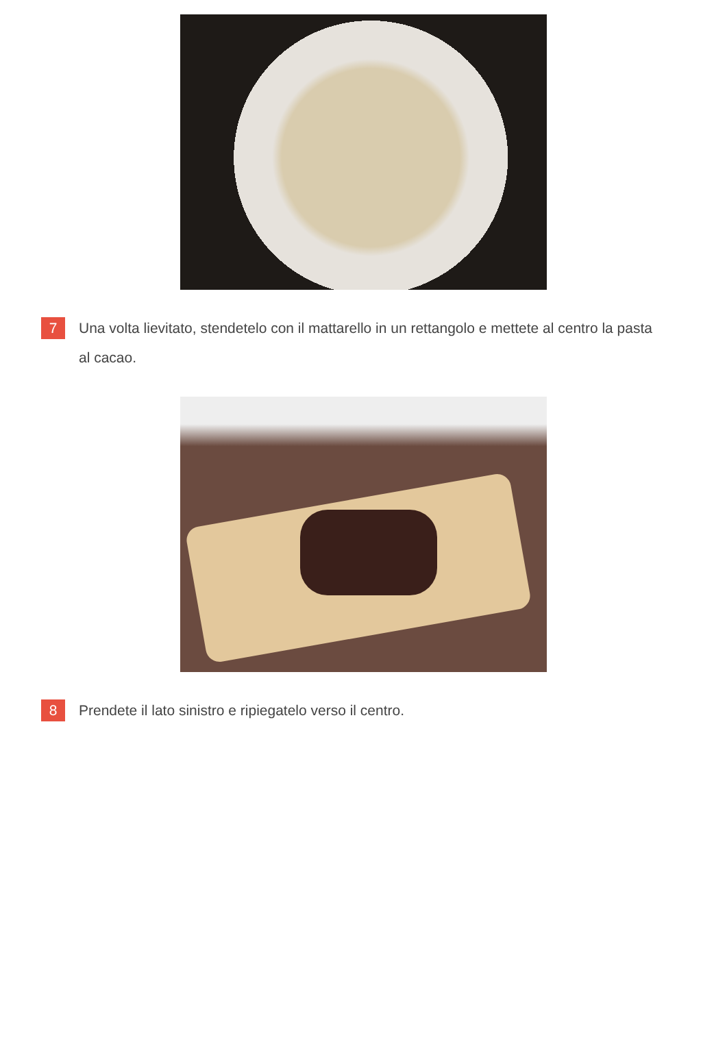7
Una volta lievitato, stendetelo con il mattarello in un rettangolo e mettete al centro la pasta al cacao.
8
Prendete il lato sinistro e ripiegatelo verso il centro.